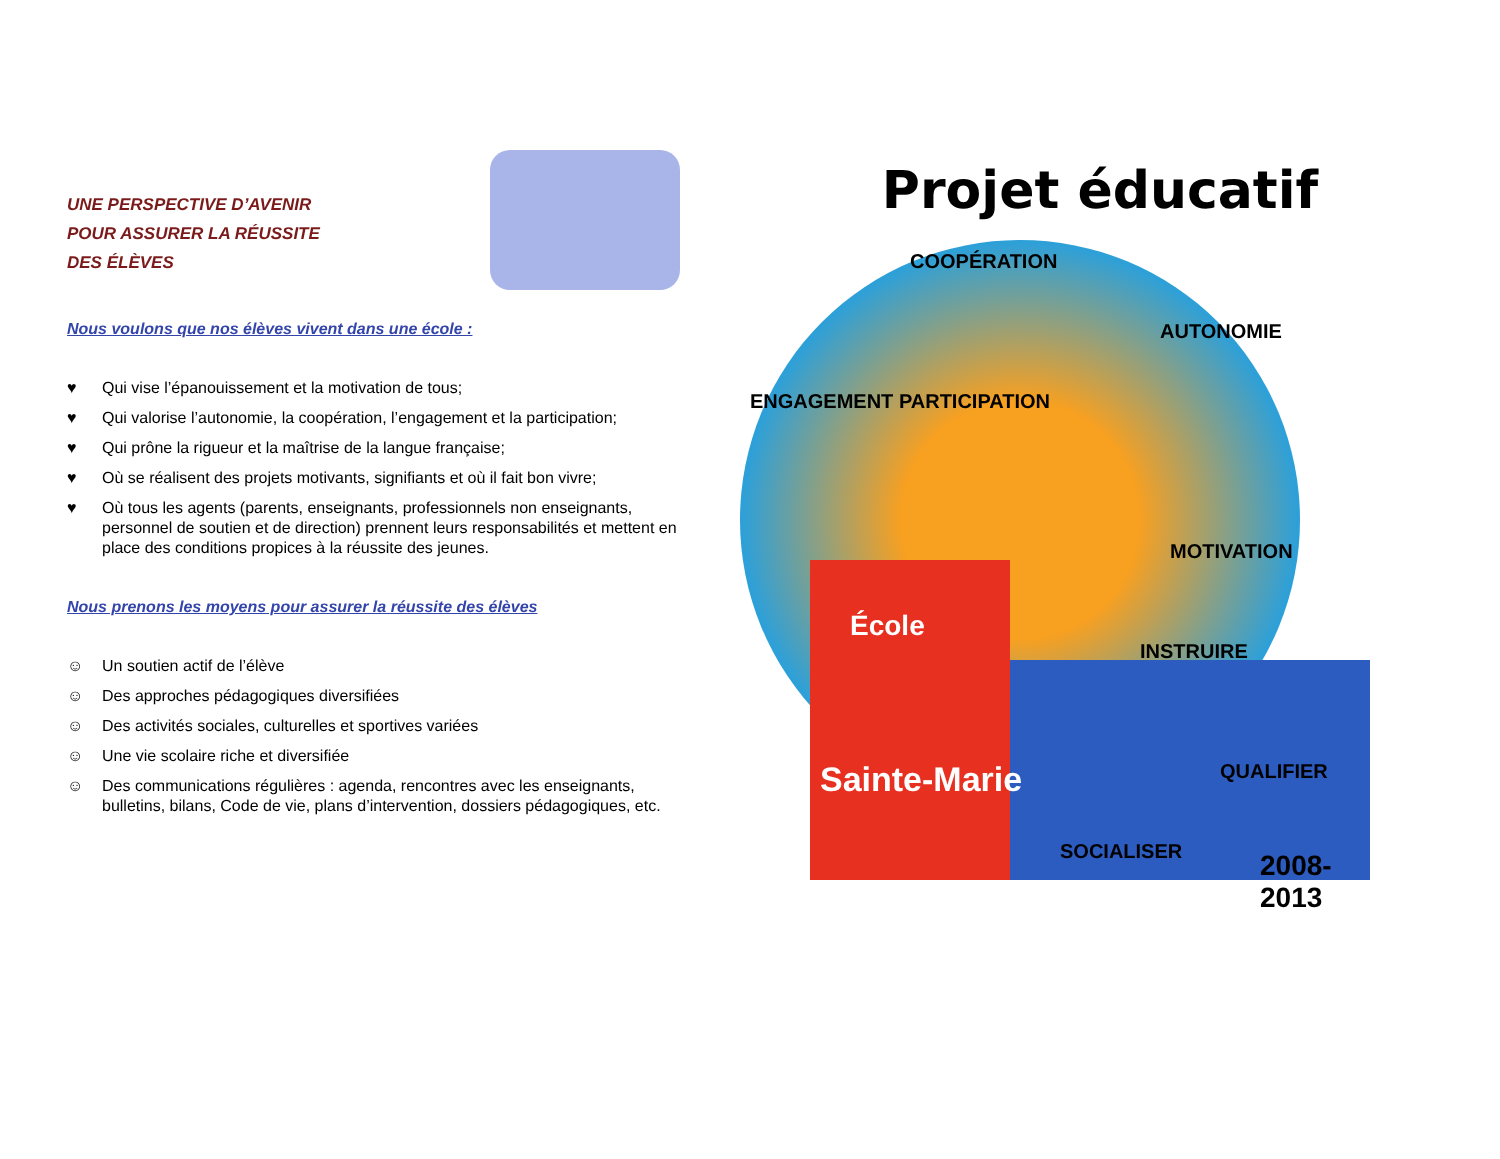UNE PERSPECTIVE D’AVENIR
POUR ASSURER LA RÉUSSITE
DES ÉLÈVES
Nous voulons que nos élèves vivent dans une école :
♥ Qui vise l’épanouissement et la motivation de tous;
♥ Qui valorise l’autonomie, la coopération, l’engagement et la participation;
♥ Qui prône la rigueur et la maîtrise de la langue française;
♥ Où se réalisent des projets motivants, signifiants et où il fait bon vivre;
♥ Où tous les agents (parents, enseignants, professionnels non enseignants, personnel de soutien et de direction) prennent leurs responsabilités et mettent en place des conditions propices à la réussite des jeunes.
Nous prenons les moyens pour assurer la réussite des élèves
☺ Un soutien actif de l’élève
☺ Des approches pédagogiques diversifiées
☺ Des activités sociales, culturelles et sportives variées
☺ Une vie scolaire riche et diversifiée
☺ Des communications régulières : agenda, rencontres avec les enseignants, bulletins, bilans, Code de vie, plans d’intervention, dossiers pédagogiques, etc.
Projet éducatif
COOPÉRATION
ENGAGEMENT PARTICIPATION
AUTONOMIE
MOTIVATION
École
INSTRUIRE
Sainte-Marie QUALIFIER
SOCIALISER 2008-2013